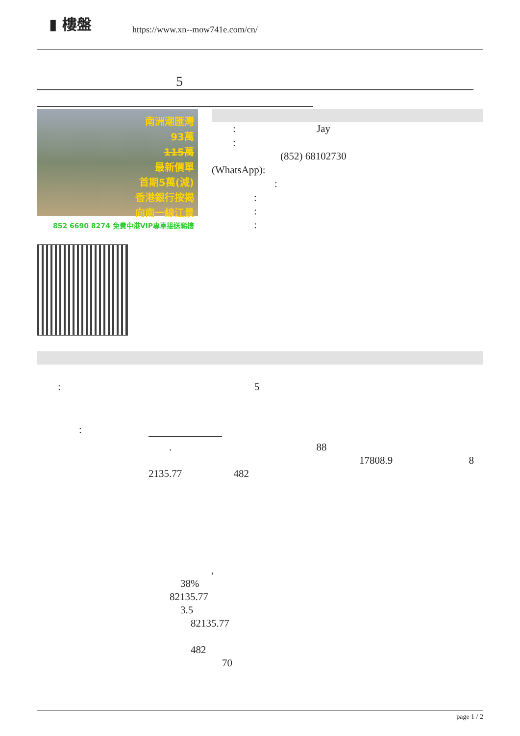▮ 樓盤
https://www.xn--mow741e.com/cn/
5
南洲潮匯灣
93萬
115萬
最新價單
首期5萬(減)
香港銀行按揭
向南一線江景
852 6690 8274 免費中港VIP專車接送睇樓
: Jay
:
(852) 68102730
(WhatsApp):
:
:
:
:
: 5
:
. 88
17808.9 8
2135.77 482
,
38%
82135.77
3.5
82135.77
482
70
page 1 / 2